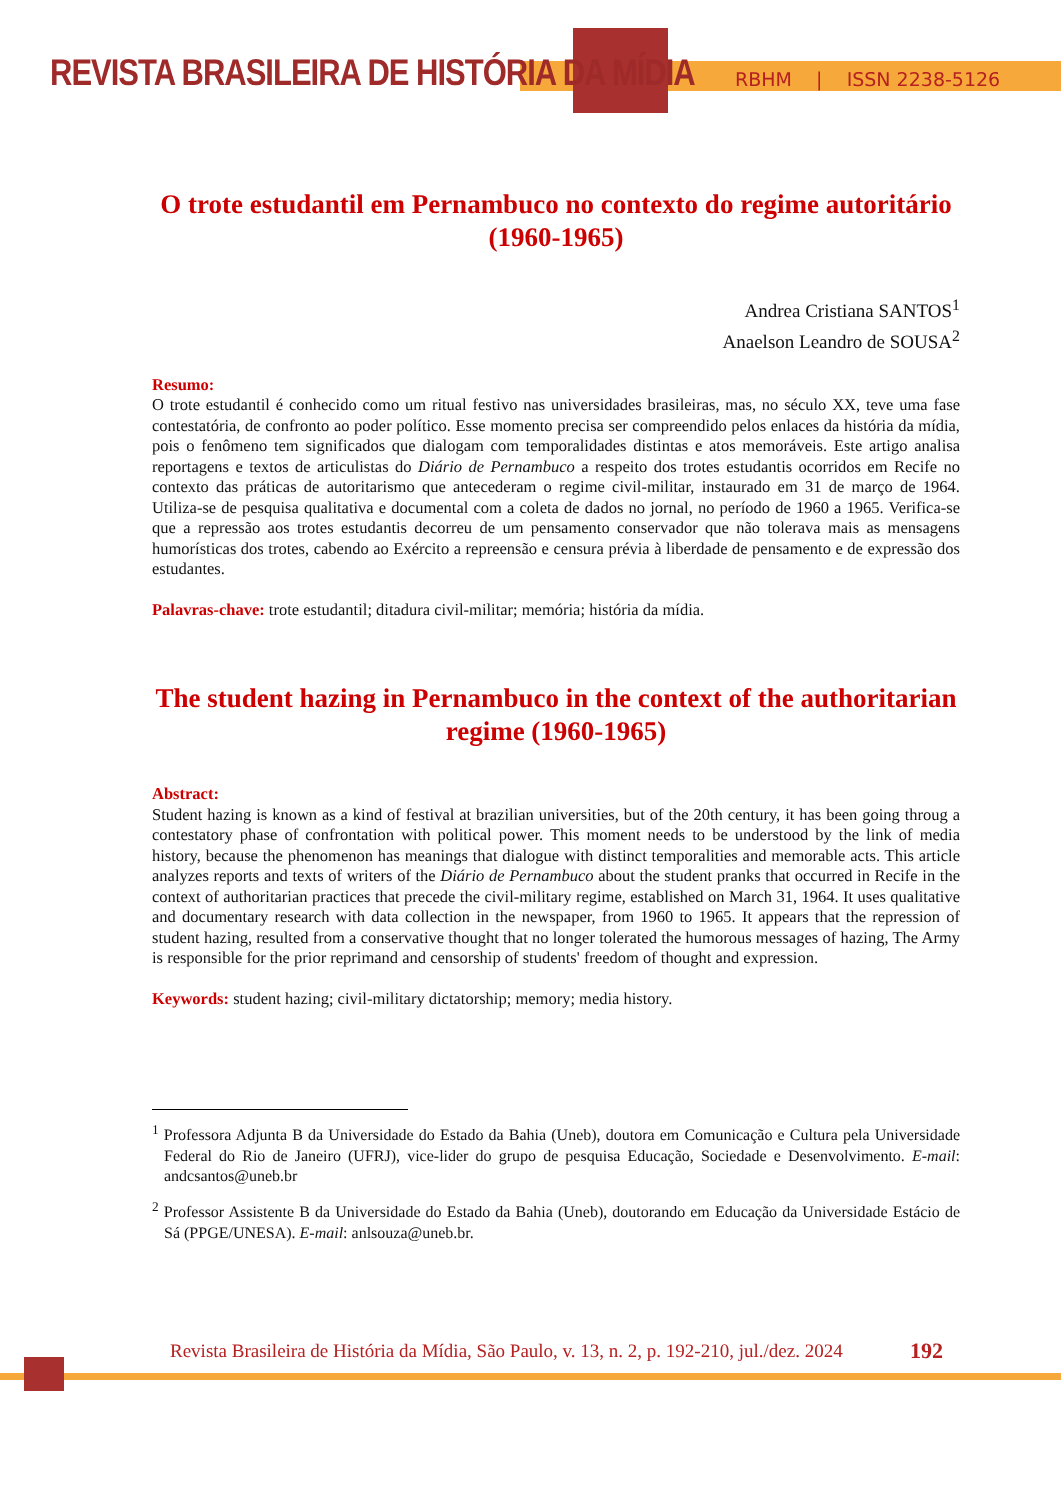REVISTA BRASILEIRA DE HISTÓRIA DA MÍDIA
RBHM | ISSN 2238-5126
O trote estudantil em Pernambuco no contexto do regime autoritário (1960-1965)
Andrea Cristiana SANTOS<sup>1</sup>
Anaelson Leandro de SOUSA<sup>2</sup>
Resumo:
O trote estudantil é conhecido como um ritual festivo nas universidades brasileiras, mas, no século XX, teve uma fase contestatória, de confronto ao poder político. Esse momento precisa ser compreendido pelos enlaces da história da mídia, pois o fenômeno tem significados que dialogam com temporalidades distintas e atos memoráveis. Este artigo analisa reportagens e textos de articulistas do Diário de Pernambuco a respeito dos trotes estudantis ocorridos em Recife no contexto das práticas de autoritarismo que antecederam o regime civil-militar, instaurado em 31 de março de 1964. Utiliza-se de pesquisa qualitativa e documental com a coleta de dados no jornal, no período de 1960 a 1965. Verifica-se que a repressão aos trotes estudantis decorreu de um pensamento conservador que não tolerava mais as mensagens humorísticas dos trotes, cabendo ao Exército a repreensão e censura prévia à liberdade de pensamento e de expressão dos estudantes.
Palavras-chave: trote estudantil; ditadura civil-militar; memória; história da mídia.
The student hazing in Pernambuco in the context of the authoritarian regime (1960-1965)
Abstract:
Student hazing is known as a kind of festival at brazilian universities, but of the 20th century, it has been going throug a contestatory phase of confrontation with political power. This moment needs to be understood by the link of media history, because the phenomenon has meanings that dialogue with distinct temporalities and memorable acts. This article analyzes reports and texts of writers of the Diário de Pernambuco about the student pranks that occurred in Recife in the context of authoritarian practices that precede the civil-military regime, established on March 31, 1964. It uses qualitative and documentary research with data collection in the newspaper, from 1960 to 1965. It appears that the repression of student hazing, resulted from a conservative thought that no longer tolerated the humorous messages of hazing, The Army is responsible for the prior reprimand and censorship of students' freedom of thought and expression.
Keywords: student hazing; civil-military dictatorship; memory; media history.
<sup>1</sup> Professora Adjunta B da Universidade do Estado da Bahia (Uneb), doutora em Comunicação e Cultura pela Universidade Federal do Rio de Janeiro (UFRJ), vice-lider do grupo de pesquisa Educação, Sociedade e Desenvolvimento. E-mail: andcsantos@uneb.br
<sup>2</sup> Professor Assistente B da Universidade do Estado da Bahia (Uneb), doutorando em Educação da Universidade Estácio de Sá (PPGE/UNESA). E-mail: anlsouza@uneb.br.
Revista Brasileira de História da Mídia, São Paulo, v. 13, n. 2, p. 192-210, jul./dez. 2024
192